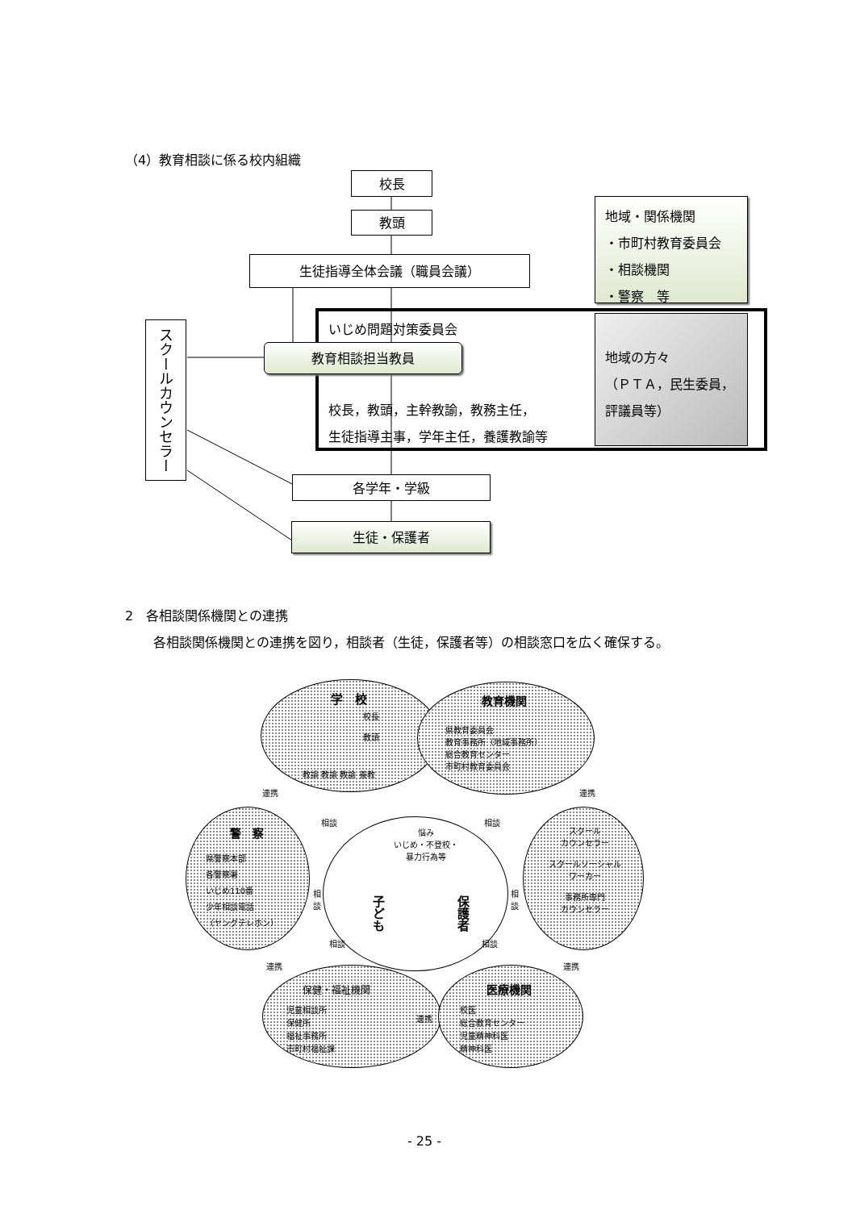（4）教育相談に係る校内組織
校長
教頭
生徒指導全体会議（職員会議）
スクールカウンセラー
いじめ問題対策委員会
教育相談担当教員
校長，教頭，主幹教諭，教務主任，
生徒指導主事，学年主任，養護教諭等
地域・関係機関
・市町村教育委員会
・相談機関
・警察　等
地域の方々
（ＰＴＡ，民生委員，評議員等）
各学年・学級
生徒・保護者
2　各相談関係機関との連携
各相談関係機関との連携を図り，相談者（生徒，保護者等）の相談窓口を広く確保する。
学　校
校長
教頭
教諭 教諭 教諭 養教
教育機関
県教育委員会
教育事務所（地域事務所）
総合教育センター
市町村教育委員会
警　察
県警察本部
各警察署
いじめ110番
少年相談電話
（ヤングテレホン）
スクール
カウンセラー
スクールソーシャル
ワーカー
事務所専門
カウンセラー
保健・福祉機関
児童相談所
保健所
福祉事務所
市町村福祉課
医療機関
校医
総合教育センター
児童精神科医
精神科医
悩み
いじめ・不登校・
暴力行為等
子ども
保護者
連携 連携
連携 連携
連携
相談 相談
相
談
相
談
相談 相談
- 25 -